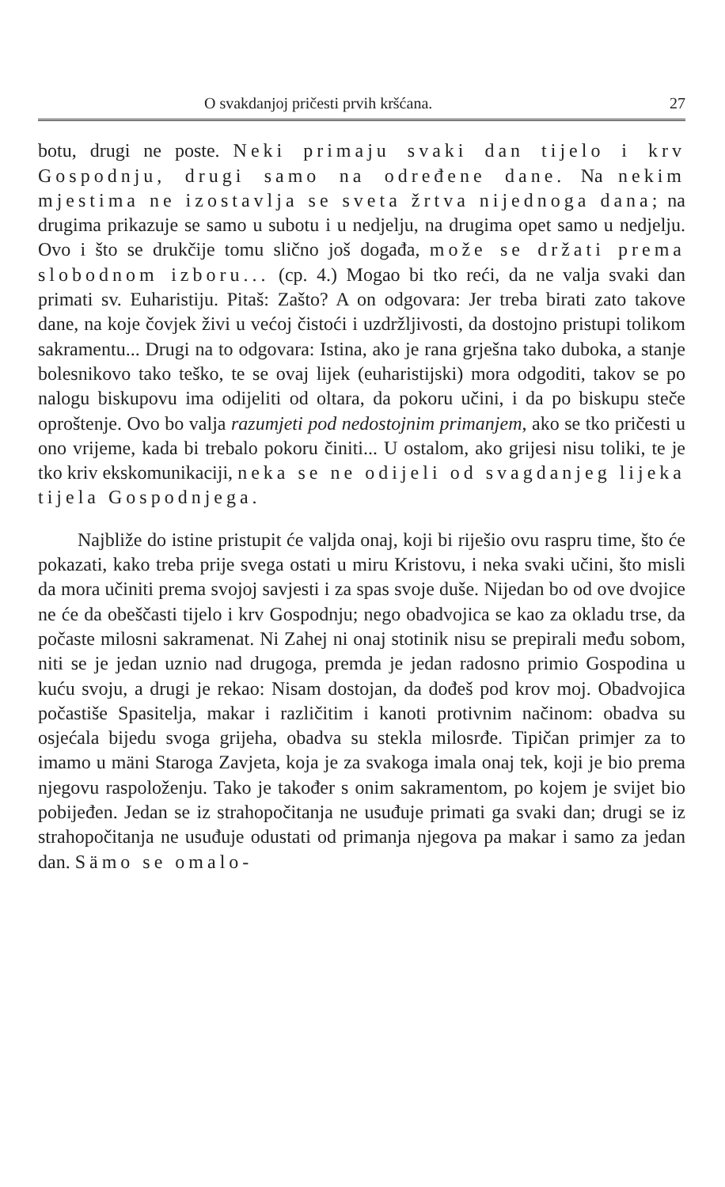O svakdanjoj pričesti prvih kršćana. 27
botu, drugi ne poste. Neki primaju svaki dan tijelo i krv Gospodnju, drugi samo na određene dane. Na nekim mjestima ne izostavlja se sveta žrtva nijednoga dana; na drugima prikazuje se samo u subotu i u nedjelju, na drugima opet samo u nedjelju. Ovo i što se drukčije tomu slično još događa, može se držati prema slobodnom izboru... (cp. 4.) Mogao bi tko reći, da ne valja svaki dan primati sv. Euharistiju. Pitaš: Zašto? A on odgovara: Jer treba birati zato takove dane, na koje čovjek živi u većoj čistoći i uzdržljivosti, da dostojno pristupi tolikom sakramentu... Drugi na to odgovara: Istina, ako je rana grješna tako duboka, a stanje bolesnikovo tako teško, te se ovaj lijek (euharistijski) mora odgoditi, takov se po nalogu biskupovu ima odijeliti od oltara, da pokoru učini, i da po biskupu steče oproštenje. Ovo bo valja razumjeti pod nedostojnim primanjem, ako se tko pričesti u ono vrijeme, kada bi trebalo pokoru činiti... U ostalom, ako grijesi nisu toliki, te je tko kriv ekskomunikaciji, neka se ne odijeli od svagdanjeg lijeka tijela Gospodnjega.
Najbliže do istine pristupit će valjda onaj, koji bi riješio ovu raspru time, što će pokazati, kako treba prije svega ostati u miru Kristovu, i neka svaki učini, što misli da mora učiniti prema svojoj savjesti i za spas svoje duše. Nijedan bo od ove dvojice ne će da obeščasti tijelo i krv Gospodnju; nego obadvojica se kao za okladu trse, da počaste milosni sakramenat. Ni Zahej ni onaj stotinik nisu se prepirali među sobom, niti se je jedan uznio nad drugoga, premda je jedan radosno primio Gospodina u kuću svoju, a drugi je rekao: Nisam dostojan, da dođeš pod krov moj. Obadvojica počastiše Spasitelja, makar i različitim i kanoti protivnim načinom: obadva su osjećala bijedu svoga grijeha, obadva su stekla milosrđe. Tipičan primjer za to imamo u mäni Staroga Zavjeta, koja je za svakoga imala onaj tek, koji je bio prema njegovu raspoloženju. Tako je također s onim sakramentom, po kojem je svijet bio pobijeđen. Jedan se iz strahopočitanja ne usuđuje primati ga svaki dan; drugi se iz strahopočitanja ne usuđuje odustati od primanja njegova pa makar i samo za jedan dan. Sämo se omalo-